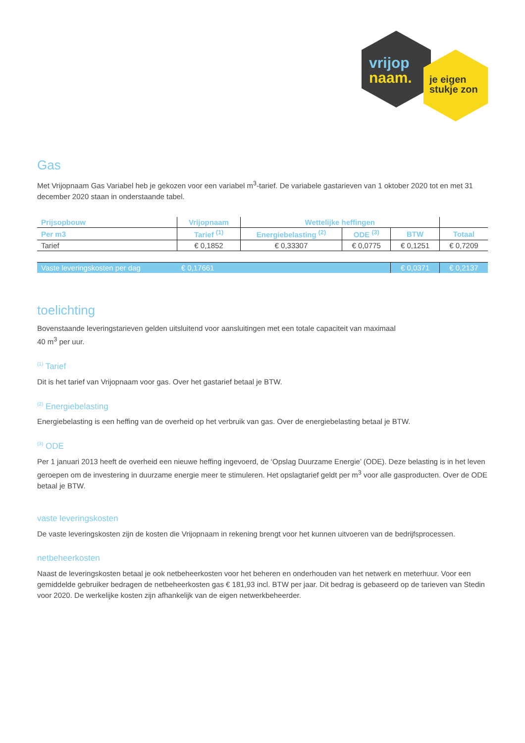vrijop
naam.
je eigen
stukje zon
Gas
Met Vrijopnaam Gas Variabel heb je gekozen voor een variabel m<sup>3</sup>-tarief. De variabele gastarieven van 1 oktober 2020 tot en met 31 december 2020 staan in onderstaande tabel.
| Prijsopbouw | Vrijopnaam | Wettelijke heffingen | | | |
| --- | --- | --- | --- | --- | --- |
| Per m3 | Tarief <sup>(1)</sup> | Energiebelasting <sup>(2)</sup> | ODE <sup>(3)</sup> | BTW | Totaal |
| Tarief | € 0,1852 | € 0,33307 | € 0,0775 | € 0,1251 | € 0,7209 |
| Vaste leveringskosten per dag | € 0,17661 | | | € 0,0371 | € 0,2137 |
toelichting
Bovenstaande leveringstarieven gelden uitsluitend voor aansluitingen met een totale capaciteit van maximaal
40 m<sup>3</sup> per uur.
<sup>(1)</sup> Tarief
Dit is het tarief van Vrijopnaam voor gas. Over het gastarief betaal je BTW.
<sup>(2)</sup> Energiebelasting
Energiebelasting is een heffing van de overheid op het verbruik van gas. Over de energiebelasting betaal je BTW.
<sup>(3)</sup> ODE
Per 1 januari 2013 heeft de overheid een nieuwe heffing ingevoerd, de ‘Opslag Duurzame Energie’ (ODE). Deze belasting is in het leven geroepen om de investering in duurzame energie meer te stimuleren. Het opslagtarief geldt per m<sup>3</sup> voor alle gasproducten. Over de ODE betaal je BTW.
vaste leveringskosten
De vaste leveringskosten zijn de kosten die Vrijopnaam in rekening brengt voor het kunnen uitvoeren van de bedrijfsprocessen.
netbeheerkosten
Naast de leveringskosten betaal je ook netbeheerkosten voor het beheren en onderhouden van het netwerk en meterhuur. Voor een gemiddelde gebruiker bedragen de netbeheerkosten gas € 181,93 incl. BTW per jaar. Dit bedrag is gebaseerd op de tarieven van Stedin voor 2020. De werkelijke kosten zijn afhankelijk van de eigen netwerkbeheerder.